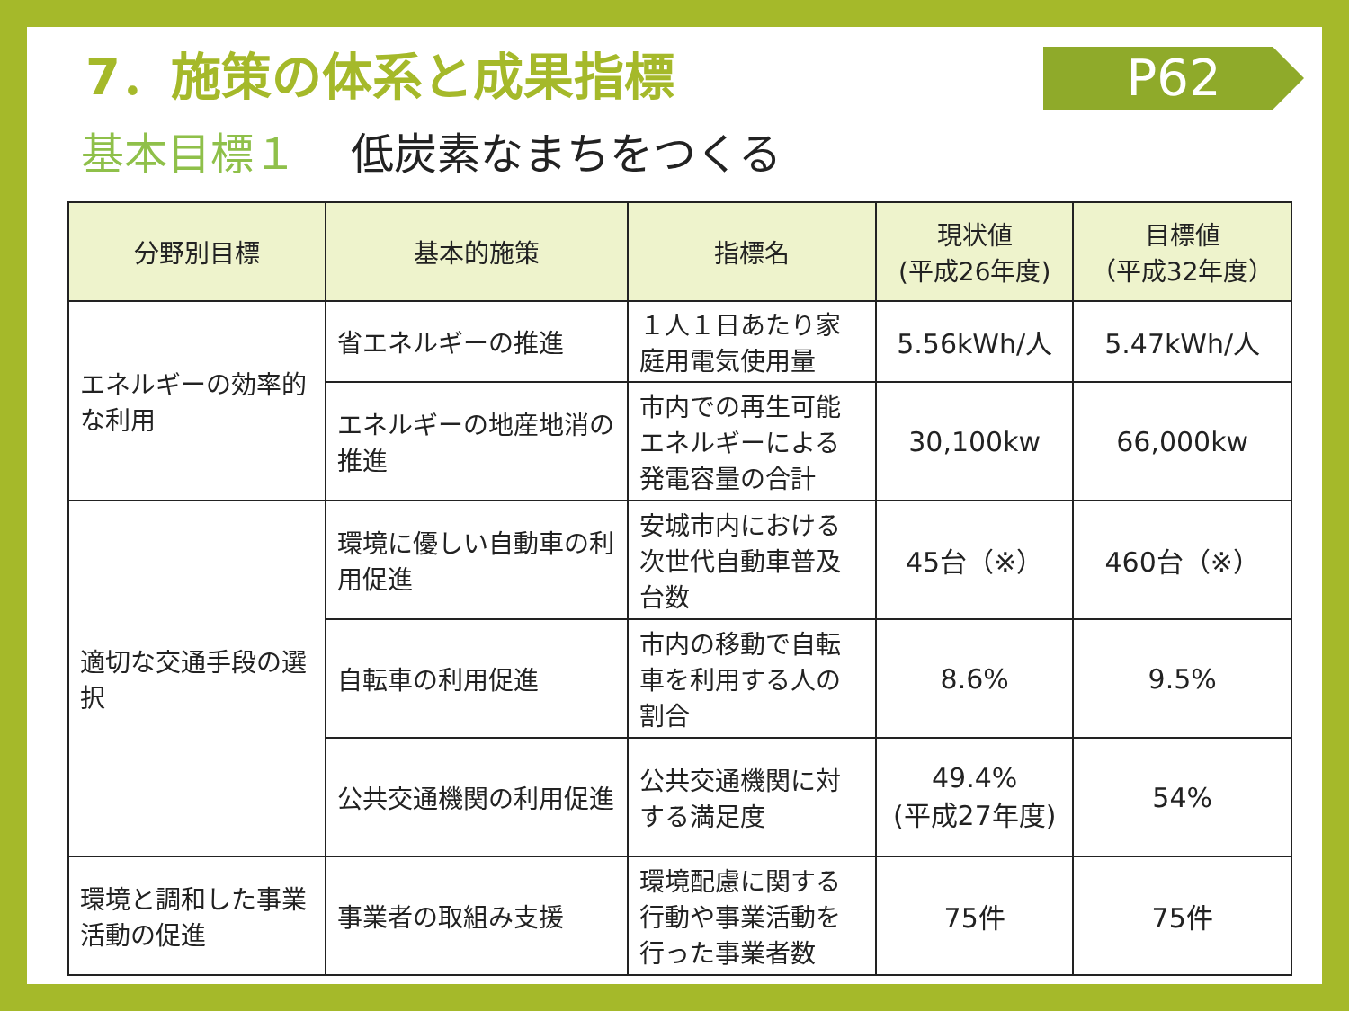7．施策の体系と成果指標
P62
基本目標１ 低炭素なまちをつくる
| 分野別目標 | 基本的施策 | 指標名 | 現状値 (平成26年度) | 目標値 （平成32年度） |
| --- | --- | --- | --- | --- |
| エネルギーの効率的な利用 | 省エネルギーの推進 | １人１日あたり家庭用電気使用量 | 5.56kWh/人 | 5.47kWh/人 |
| | エネルギーの地産地消の推進 | 市内での再生可能エネルギーによる発電容量の合計 | 30,100kw | 66,000kw |
| 適切な交通手段の選択 | 環境に優しい自動車の利用促進 | 安城市内における次世代自動車普及台数 | 45台（※） | 460台（※） |
| | 自転車の利用促進 | 市内の移動で自転車を利用する人の割合 | 8.6% | 9.5% |
| | 公共交通機関の利用促進 | 公共交通機関に対する満足度 | 49.4% (平成27年度) | 54% |
| 環境と調和した事業活動の促進 | 事業者の取組み支援 | 環境配慮に関する行動や事業活動を行った事業者数 | 75件 | 75件 |